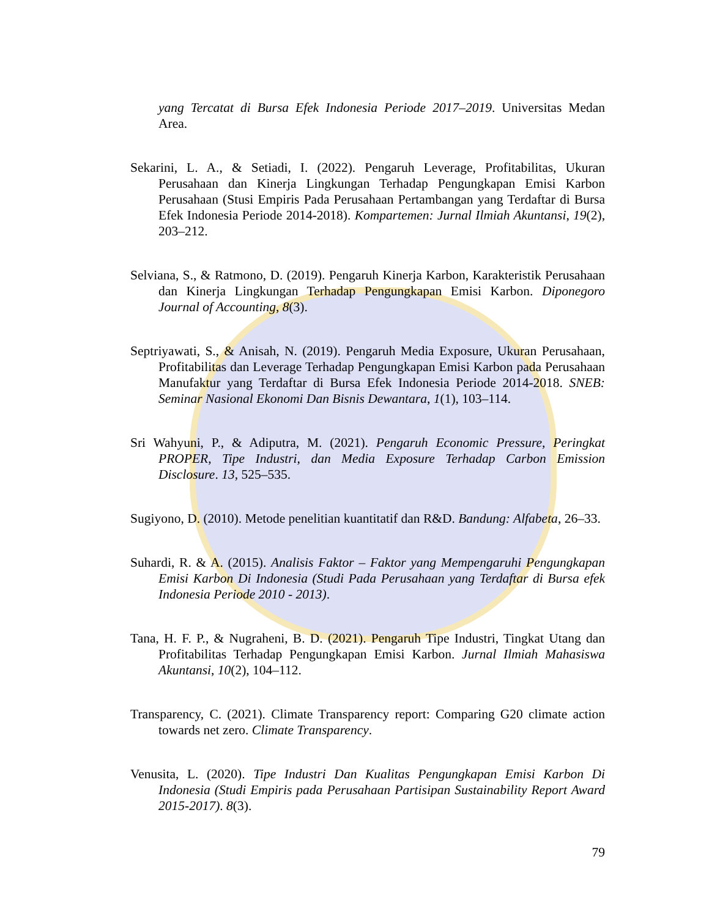yang Tercatat di Bursa Efek Indonesia Periode 2017–2019. Universitas Medan Area.
Sekarini, L. A., & Setiadi, I. (2022). Pengaruh Leverage, Profitabilitas, Ukuran Perusahaan dan Kinerja Lingkungan Terhadap Pengungkapan Emisi Karbon Perusahaan (Stusi Empiris Pada Perusahaan Pertambangan yang Terdaftar di Bursa Efek Indonesia Periode 2014-2018). Kompartemen: Jurnal Ilmiah Akuntansi, 19(2), 203–212.
Selviana, S., & Ratmono, D. (2019). Pengaruh Kinerja Karbon, Karakteristik Perusahaan dan Kinerja Lingkungan Terhadap Pengungkapan Emisi Karbon. Diponegoro Journal of Accounting, 8(3).
Septriyawati, S., & Anisah, N. (2019). Pengaruh Media Exposure, Ukuran Perusahaan, Profitabilitas dan Leverage Terhadap Pengungkapan Emisi Karbon pada Perusahaan Manufaktur yang Terdaftar di Bursa Efek Indonesia Periode 2014-2018. SNEB: Seminar Nasional Ekonomi Dan Bisnis Dewantara, 1(1), 103–114.
Sri Wahyuni, P., & Adiputra, M. (2021). Pengaruh Economic Pressure, Peringkat PROPER, Tipe Industri, dan Media Exposure Terhadap Carbon Emission Disclosure. 13, 525–535.
Sugiyono, D. (2010). Metode penelitian kuantitatif dan R&D. Bandung: Alfabeta, 26–33.
Suhardi, R. & A. (2015). Analisis Faktor – Faktor yang Mempengaruhi Pengungkapan Emisi Karbon Di Indonesia (Studi Pada Perusahaan yang Terdaftar di Bursa efek Indonesia Periode 2010 - 2013).
Tana, H. F. P., & Nugraheni, B. D. (2021). Pengaruh Tipe Industri, Tingkat Utang dan Profitabilitas Terhadap Pengungkapan Emisi Karbon. Jurnal Ilmiah Mahasiswa Akuntansi, 10(2), 104–112.
Transparency, C. (2021). Climate Transparency report: Comparing G20 climate action towards net zero. Climate Transparency.
Venusita, L. (2020). Tipe Industri Dan Kualitas Pengungkapan Emisi Karbon Di Indonesia (Studi Empiris pada Perusahaan Partisipan Sustainability Report Award 2015-2017). 8(3).
79